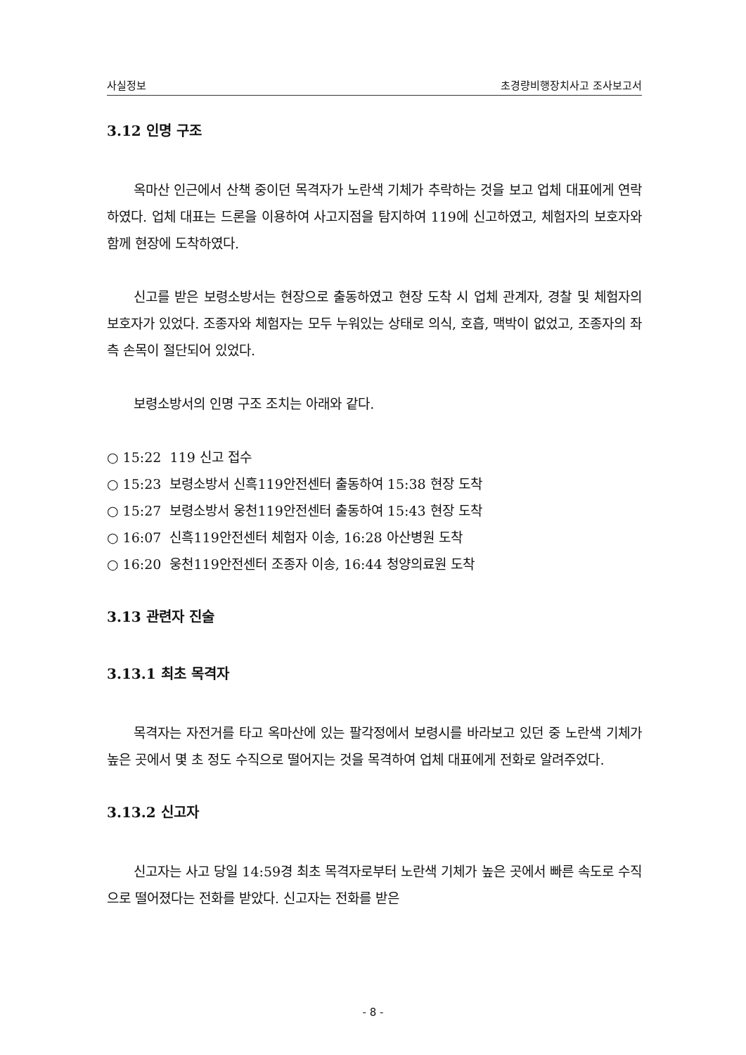사실정보 초경량비행장치사고 조사보고서
3.12 인명 구조
옥마산 인근에서 산책 중이던 목격자가 노란색 기체가 추락하는 것을 보고 업체 대표에게 연락하였다. 업체 대표는 드론을 이용하여 사고지점을 탐지하여 119에 신고하였고, 체험자의 보호자와 함께 현장에 도착하였다.
신고를 받은 보령소방서는 현장으로 출동하였고 현장 도착 시 업체 관계자, 경찰 및 체험자의 보호자가 있었다. 조종자와 체험자는 모두 누워있는 상태로 의식, 호흡, 맥박이 없었고, 조종자의 좌측 손목이 절단되어 있었다.
보령소방서의 인명 구조 조치는 아래와 같다.
○ 15:22 119 신고 접수
○ 15:23 보령소방서 신흑119안전센터 출동하여 15:38 현장 도착
○ 15:27 보령소방서 웅천119안전센터 출동하여 15:43 현장 도착
○ 16:07 신흑119안전센터 체험자 이송, 16:28 아산병원 도착
○ 16:20 웅천119안전센터 조종자 이송, 16:44 청양의료원 도착
3.13 관련자 진술
3.13.1 최초 목격자
목격자는 자전거를 타고 옥마산에 있는 팔각정에서 보령시를 바라보고 있던 중 노란색 기체가 높은 곳에서 몇 초 정도 수직으로 떨어지는 것을 목격하여 업체 대표에게 전화로 알려주었다.
3.13.2 신고자
신고자는 사고 당일 14:59경 최초 목격자로부터 노란색 기체가 높은 곳에서 빠른 속도로 수직으로 떨어졌다는 전화를 받았다. 신고자는 전화를 받은
- 8 -